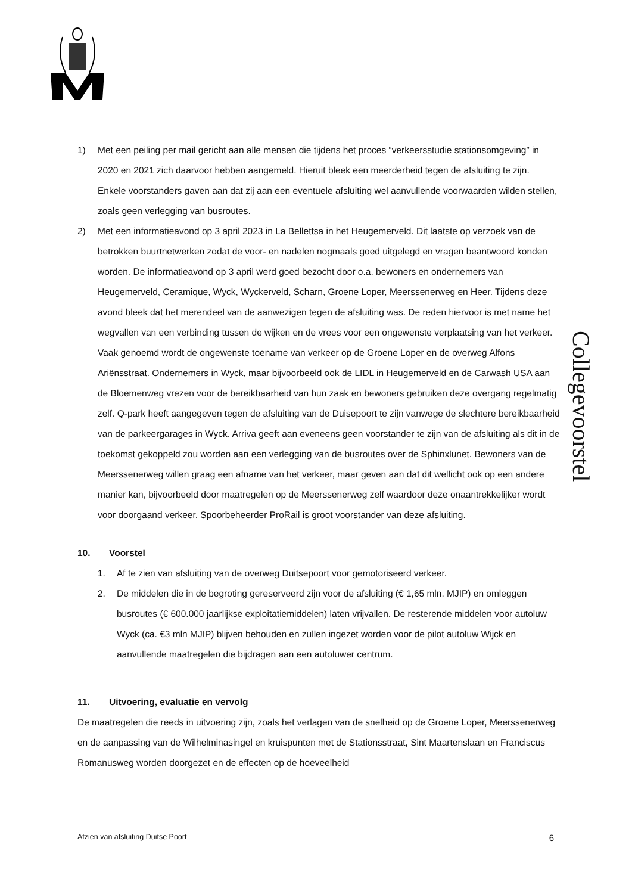Collegevoorstel
1) Met een peiling per mail gericht aan alle mensen die tijdens het proces “verkeersstudie stationsomgeving” in 2020 en 2021 zich daarvoor hebben aangemeld. Hieruit bleek een meerderheid tegen de afsluiting te zijn. Enkele voorstanders gaven aan dat zij aan een eventuele afsluiting wel aanvullende voorwaarden wilden stellen, zoals geen verlegging van busroutes.
2) Met een informatieavond op 3 april 2023 in La Bellettsa in het Heugemerveld. Dit laatste op verzoek van de betrokken buurtnetwerken zodat de voor- en nadelen nogmaals goed uitgelegd en vragen beantwoord konden worden. De informatieavond op 3 april werd goed bezocht door o.a. bewoners en ondernemers van Heugemerveld, Ceramique, Wyck, Wyckerveld, Scharn, Groene Loper, Meerssenerweg en Heer. Tijdens deze avond bleek dat het merendeel van de aanwezigen tegen de afsluiting was. De reden hiervoor is met name het wegvallen van een verbinding tussen de wijken en de vrees voor een ongewenste verplaatsing van het verkeer. Vaak genoemd wordt de ongewenste toename van verkeer op de Groene Loper en de overweg Alfons Ariënsstraat. Ondernemers in Wyck, maar bijvoorbeeld ook de LIDL in Heugemerveld en de Carwash USA aan de Bloemenweg vrezen voor de bereikbaarheid van hun zaak en bewoners gebruiken deze overgang regelmatig zelf. Q-park heeft aangegeven tegen de afsluiting van de Duisepoort te zijn vanwege de slechtere bereikbaarheid van de parkeergarages in Wyck. Arriva geeft aan eveneens geen voorstander te zijn van de afsluiting als dit in de toekomst gekoppeld zou worden aan een verlegging van de busroutes over de Sphinxlunet. Bewoners van de Meerssenerweg willen graag een afname van het verkeer, maar geven aan dat dit wellicht ook op een andere manier kan, bijvoorbeeld door maatregelen op de Meerssenerweg zelf waardoor deze onaantrekkelijker wordt voor doorgaand verkeer. Spoorbeheerder ProRail is groot voorstander van deze afsluiting.
10. Voorstel
1. Af te zien van afsluiting van de overweg Duitsepoort voor gemotoriseerd verkeer.
2. De middelen die in de begroting gereserveerd zijn voor de afsluiting (€ 1,65 mln. MJIP) en omleggen busroutes (€ 600.000 jaarlijkse exploitatiemiddelen) laten vrijvallen. De resterende middelen voor autoluw Wyck (ca. €3 mln MJIP) blijven behouden en zullen ingezet worden voor de pilot autoluw Wijck en aanvullende maatregelen die bijdragen aan een autoluwer centrum.
11. Uitvoering, evaluatie en vervolg
De maatregelen die reeds in uitvoering zijn, zoals het verlagen van de snelheid op de Groene Loper, Meerssenerweg en de aanpassing van de Wilhelminasingel en kruispunten met de Stationsstraat, Sint Maartenslaan en Franciscus Romanusweg worden doorgezet en de effecten op de hoeveelheid
Afzien van afsluiting Duitse Poort 6